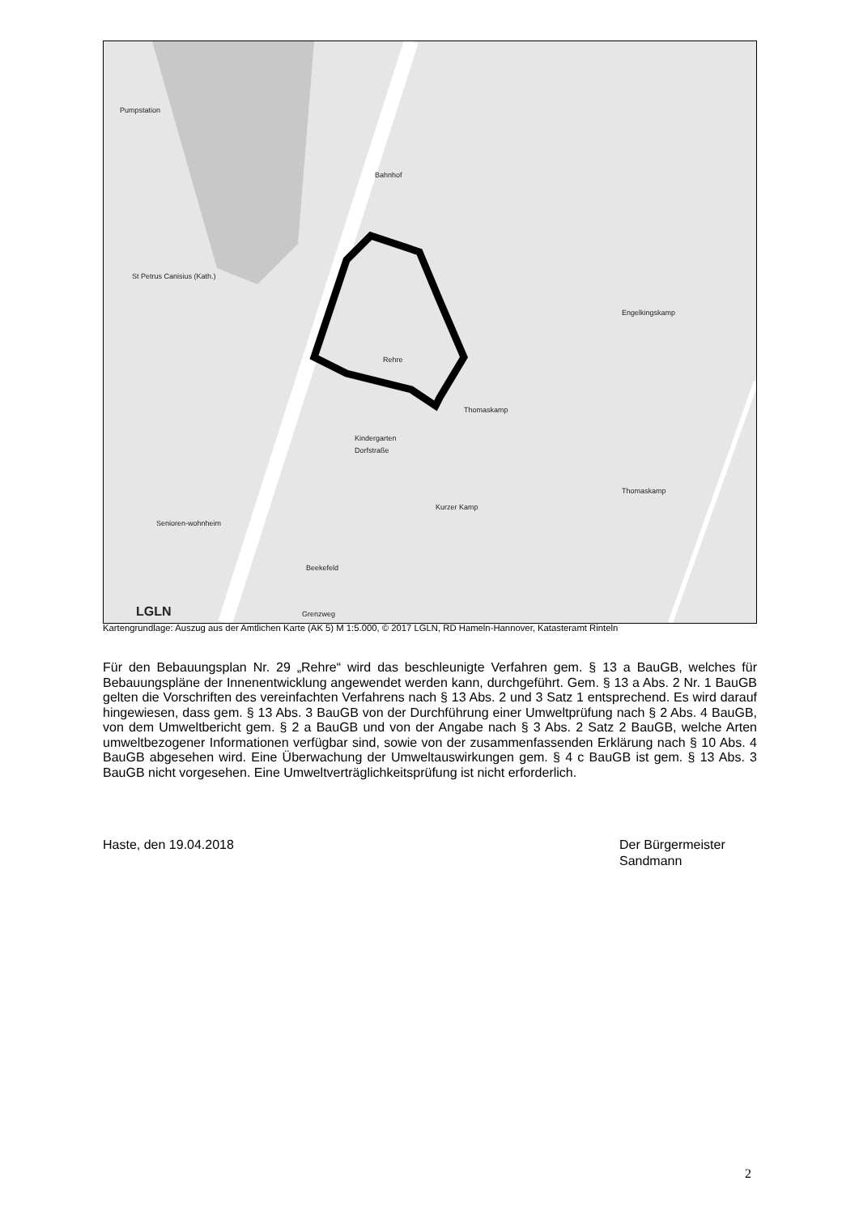Pumpstation
Bahnhof
St Petrus Canisius (Kath.)
Engelkingskamp
Rehre
Thomaskamp
Kindergarten
Dorfstraße
Thomaskamp
Kurzer Kamp
Senioren-wohnheim
Beekefeld
Grenzweg LGLN
Kartengrundlage: Auszug aus der Amtlichen Karte (AK 5) M 1:5.000, © 2017 LGLN, RD Hameln-Hannover, Katasteramt Rinteln
Für den Bebauungsplan Nr. 29 „Rehre“ wird das beschleunigte Verfahren gem. § 13 a BauGB, welches für Bebauungspläne der Innenentwicklung angewendet werden kann, durchgeführt. Gem. § 13 a Abs. 2 Nr. 1 BauGB gelten die Vorschriften des vereinfachten Verfahrens nach § 13 Abs. 2 und 3 Satz 1 entsprechend. Es wird darauf hingewiesen, dass gem. § 13 Abs. 3 BauGB von der Durchführung einer Umweltprüfung nach § 2 Abs. 4 BauGB, von dem Umweltbericht gem. § 2 a BauGB und von der Angabe nach § 3 Abs. 2 Satz 2 BauGB, welche Arten umweltbezogener Informationen verfügbar sind, sowie von der zusammenfassenden Erklärung nach § 10 Abs. 4 BauGB abgesehen wird. Eine Überwachung der Umweltauswirkungen gem. § 4 c BauGB ist gem. § 13 Abs. 3 BauGB nicht vorgesehen. Eine Umweltverträglichkeitsprüfung ist nicht erforderlich.
Haste, den 19.04.2018 Der Bürgermeister
Sandmann
2